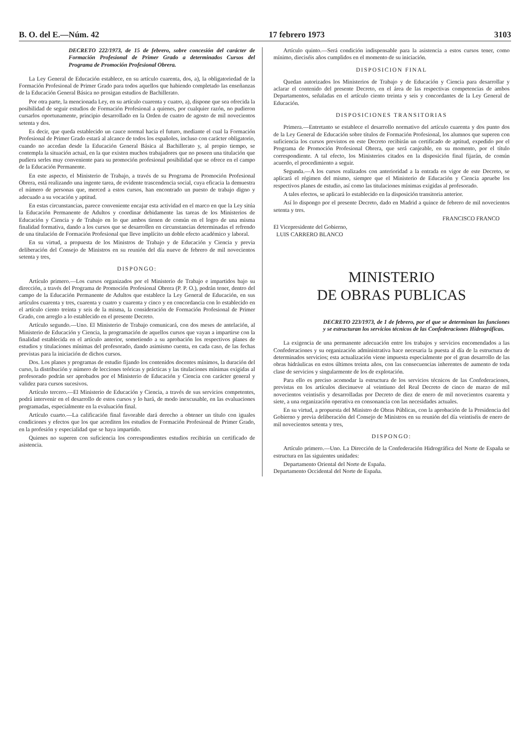B. O. del E.—Núm. 42 17 febrero 1973 3103
DECRETO 222/1973, de 15 de febrero, sobre concesión del carácter de Formación Profesional de Primer Grado a determinados Cursos del Programa de Promoción Profesional Obrera.
La Ley General de Educación establece, en su artículo cuarenta, dos, a), la obligatoriedad de la Formación Profesional de Primer Grado para todos aquellos que habiendo completado las enseñanzas de la Educación General Básica no prosigan estudios de Bachillerato.
Por otra parte, la mencionada Ley, en su artículo cuarenta y cuatro, a), dispone que sea ofrecida la posibilidad de seguir estudios de Formación Profesional a quienes, por cualquier razón, no pudieron cursarlos oportunamente, principio desarrollado en la Orden de cuatro de agosto de mil novecientos setenta y dos.
Es decir, que queda establecido un cauce normal hacia el futuro, mediante el cual la Formación Profesional de Primer Grado estará al alcance de todos los españoles, incluso con carácter obligatorio, cuando no accedan desde la Educación General Básica al Bachillerato y, al propio tiempo, se contempla la situación actual, en la que existen muchos trabajadores que no poseen una titulación que pudiera serles muy conveniente para su promoción profesional posibilidad que se ofrece en el campo de la Educación Permanente.
En este aspecto, el Ministerio de Trabajo, a través de su Programa de Promoción Profesional Obrera, está realizando una ingente tarea, de evidente trascendencia social, cuya eficacia la demuestra el número de personas que, merced a estos cursos, han encontrado un puesto de trabajo digno y adecuado a su vocación y aptitud.
En estas circunstancias, parece conveniente encajar esta actividad en el marco en que la Ley sitúa la Educación Permanente de Adultos y coordinar debidamente las tareas de los Ministerios de Educación y Ciencia y de Trabajo en lo que ambos tienen de común en el logro de una misma finalidad formativa, dando a los cursos que se desarrollen en circunstancias determinadas el refrendo de una titulación de Formación Profesional que lleve implícito un doble efecto académico y laboral.
En su virtud, a propuesta de los Ministros de Trabajo y de Educación y Ciencia y previa deliberación del Consejo de Ministros en su reunión del día nueve de febrero de mil novecientos setenta y tres,
DISPONGO:
Artículo primero.—Los cursos organizados por el Ministerio de Trabajo e impartidos bajo su dirección, a través del Programa de Promoción Profesional Obrera (P. P. O.), podrán tener, dentro del campo de la Educación Permanente de Adultos que establece la Ley General de Educación, en sus artículos cuarenta y tres, cuarenta y cuatro y cuarenta y cinco y en concordancia con lo establecido en el artículo ciento treinta y seis de la misma, la consideración de Formación Profesional de Primer Grado, con arreglo a lo establecido en el presente Decreto.
Artículo segundo.—Uno. El Ministerio de Trabajo comunicará, con dos meses de antelación, al Ministerio de Educación y Ciencia, la programación de aquellos cursos que vayan a impartirse con la finalidad establecida en el artículo anterior, sometiendo a su aprobación los respectivos planes de estudios y titulaciones mínimas del profesorado, dando asimismo cuenta, en cada caso, de las fechas previstas para la iniciación de dichos cursos.
Dos. Los planes y programas de estudio fijando los contenidos docentes mínimos, la duración del curso, la distribución y número de lecciones teóricas y prácticas y las titulaciones mínimas exigidas al profesorado podrán ser aprobados por el Ministerio de Educación y Ciencia con carácter general y validez para cursos sucesivos.
Artículo tercero.—El Ministerio de Educación y Ciencia, a través de sus servicios competentes, podrá intervenir en el desarrollo de estos cursos y lo hará, de modo inexcusable, en las evaluaciones programadas, especialmente en la evaluación final.
Artículo cuarto.—La calificación final favorable dará derecho a obtener un título con iguales condiciones y efectos que los que acrediten los estudios de Formación Profesional de Primer Grado, en la profesión y especialidad que se haya impartido.
Quienes no superen con suficiencia los correspondientes estudios recibirán un certificado de asistencia.
Artículo quinto.—Será condición indispensable para la asistencia a estos cursos tener, como mínimo, dieciséis años cumplidos en el momento de su iniciación.
DISPOSICION FINAL
Quedan autorizados los Ministerios de Trabajo y de Educación y Ciencia para desarrollar y aclarar el contenido del presente Decreto, en el área de las respectivas competencias de ambos Departamentos, señaladas en el artículo ciento treinta y seis y concordantes de la Ley General de Educación.
DISPOSICIONES TRANSITORIAS
Primera.—Entretanto se establece el desarrollo normativo del artículo cuarenta y dos punto dos de la Ley General de Educación sobre títulos de Formación Profesional, los alumnos que superen con suficiencia los cursos previstos en este Decreto recibirán un certificado de aptitud, expedido por el Programa de Promoción Profesional Obrera, que será canjeable, en su momento, por el título correspondiente. A tal efecto, los Ministerios citados en la disposición final fijarán, de común acuerdo, el procedimiento a seguir.
Segunda.—A los cursos realizados con anterioridad a la entrada en vigor de este Decreto, se aplicará el régimen del mismo, siempre que el Ministerio de Educación y Ciencia apruebe los respectivos planes de estudio, así como las titulaciones mínimas exigidas al profesorado.
A tales efectos, se aplicará lo establecido en la disposición transitoria anterior.
Así lo dispongo por el presente Decreto, dado en Madrid a quince de febrero de mil novecientos setenta y tres.
FRANCISCO FRANCO
El Vicepresidente del Gobierno,
LUIS CARRERO BLANCO
MINISTERIO
DE OBRAS PUBLICAS
DECRETO 223/1973, de 1 de febrero, por el que se determinan las funciones y se estructuran los servicios técnicos de las Confederaciones Hidrográficas.
La exigencia de una permanente adecuación entre los trabajos y servicios encomendados a las Confederaciones y su organización administrativa hace necesaria la puesta al día de la estructura de determinados servicios; esta actualización viene impuesta especialmente por el gran desarrollo de las obras hidráulicas en estos últimos treinta años, con las consecuencias inherentes de aumento de toda clase de servicios y singularmente de los de explotación.
Para ello es preciso acomodar la estructura de los servicios técnicos de las Confederaciones, previstas en los artículos diecinueve al veintiuno del Real Decreto de cinco de marzo de mil novecientos veintiséis y desarrolladas por Decreto de diez de enero de mil novecientos cuarenta y siete, a una organización operativa en consonancia con las necesidades actuales.
En su virtud, a propuesta del Ministro de Obras Públicas, con la aprobación de la Presidencia del Gobierno y previa deliberación del Consejo de Ministros en su reunión del día veintiséis de enero de mil novecientos setenta y tres,
DISPONGO:
Artículo primero.—Uno. La Dirección de la Confederación Hidrográfica del Norte de España se estructura en las siguientes unidades:
Departamento Oriental del Norte de España.
Departamento Occidental del Norte de España.